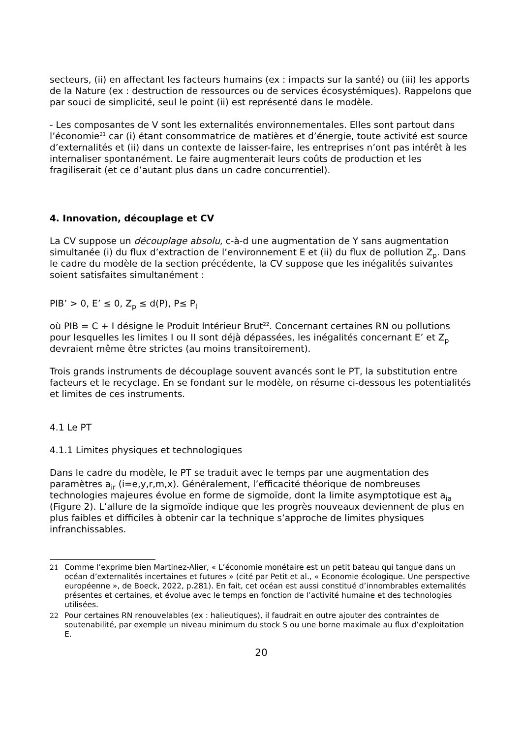secteurs, (ii) en affectant les facteurs humains (ex : impacts sur la santé) ou (iii) les apports de la Nature (ex : destruction de ressources ou de services écosystémiques). Rappelons que par souci de simplicité, seul le point (ii) est représenté dans le modèle.
- Les composantes de V sont les externalités environnementales. Elles sont partout dans l’économie<sup>21</sup> car (i) étant consommatrice de matières et d’énergie, toute activité est source d’externalités et (ii) dans un contexte de laisser-faire, les entreprises n’ont pas intérêt à les internaliser spontanément. Le faire augmenterait leurs coûts de production et les fragiliserait (et ce d’autant plus dans un cadre concurrentiel).
4. Innovation, découplage et CV
La CV suppose un découplage absolu, c-à-d une augmentation de Y sans augmentation simultanée (i) du flux d’extraction de l’environnement E et (ii) du flux de pollution Z<sub>p</sub>. Dans le cadre du modèle de la section précédente, la CV suppose que les inégalités suivantes soient satisfaites simultanément :
PIB’ > 0, E’ ≤ 0, Z<sub>p</sub> ≤ d(P), P≤ P<sub>l</sub>
où PIB = C + I désigne le Produit Intérieur Brut<sup>22</sup>. Concernant certaines RN ou pollutions pour lesquelles les limites I ou II sont déjà dépassées, les inégalités concernant E’ et Z<sub>p</sub> devraient même être strictes (au moins transitoirement).
Trois grands instruments de découplage souvent avancés sont le PT, la substitution entre facteurs et le recyclage. En se fondant sur le modèle, on résume ci-dessous les potentialités et limites de ces instruments.
4.1 Le PT
4.1.1 Limites physiques et technologiques
Dans le cadre du modèle, le PT se traduit avec le temps par une augmentation des paramètres a<sub>ir</sub> (i=e,y,r,m,x). Généralement, l’efficacité théorique de nombreuses technologies majeures évolue en forme de sigmoïde, dont la limite asymptotique est a<sub>ia</sub> (Figure 2). L’allure de la sigmoïde indique que les progrès nouveaux deviennent de plus en plus faibles et difficiles à obtenir car la technique s’approche de limites physiques infranchissables.
21 Comme l’exprime bien Martinez-Alier, « L’économie monétaire est un petit bateau qui tangue dans un océan d’externalités incertaines et futures » (cité par Petit et al., « Economie écologique. Une perspective européenne », de Boeck, 2022, p.281). En fait, cet océan est aussi constitué d’innombrables externalités présentes et certaines, et évolue avec le temps en fonction de l’activité humaine et des technologies utilisées.
22 Pour certaines RN renouvelables (ex : halieutiques), il faudrait en outre ajouter des contraintes de soutenabilité, par exemple un niveau minimum du stock S ou une borne maximale au flux d’exploitation E.
20